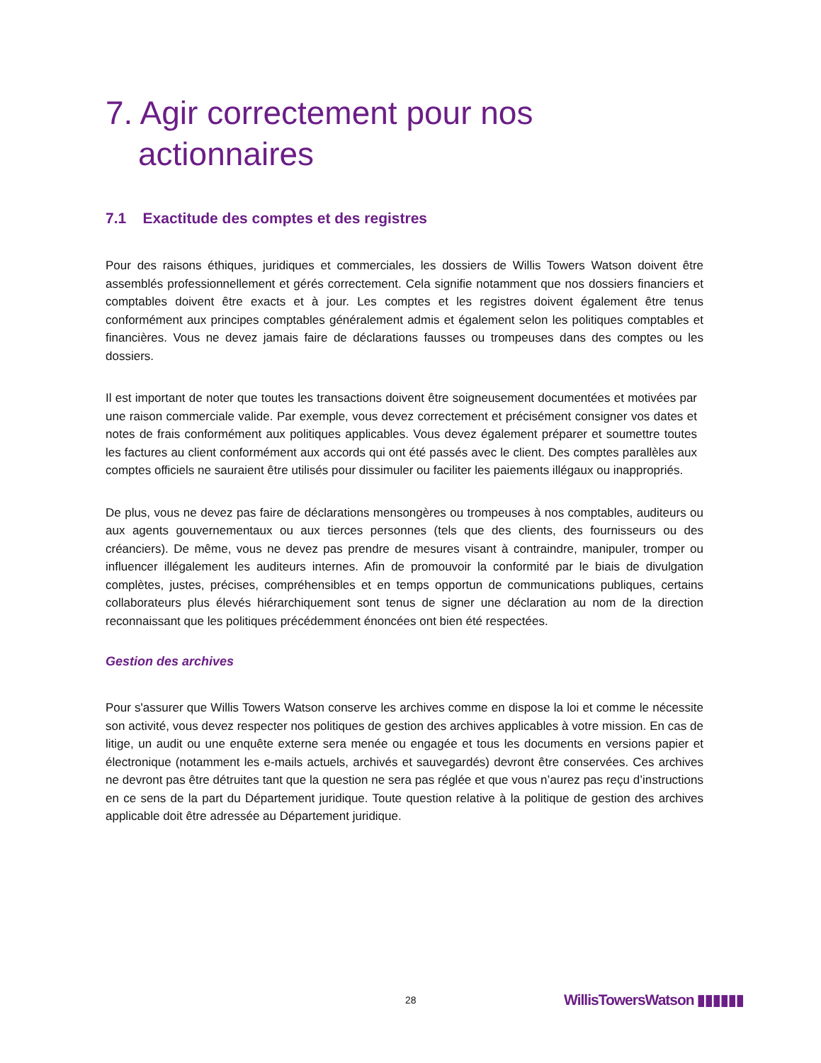7. Agir correctement pour nos actionnaires
7.1 Exactitude des comptes et des registres
Pour des raisons éthiques, juridiques et commerciales, les dossiers de Willis Towers Watson doivent être assemblés professionnellement et gérés correctement. Cela signifie notamment que nos dossiers financiers et comptables doivent être exacts et à jour. Les comptes et les registres doivent également être tenus conformément aux principes comptables généralement admis et également selon les politiques comptables et financières. Vous ne devez jamais faire de déclarations fausses ou trompeuses dans des comptes ou les dossiers.
Il est important de noter que toutes les transactions doivent être soigneusement documentées et motivées par une raison commerciale valide. Par exemple, vous devez correctement et précisément consigner vos dates et notes de frais conformément aux politiques applicables. Vous devez également préparer et soumettre toutes les factures au client conformément aux accords qui ont été passés avec le client. Des comptes parallèles aux comptes officiels ne sauraient être utilisés pour dissimuler ou faciliter les paiements illégaux ou inappropriés.
De plus, vous ne devez pas faire de déclarations mensongères ou trompeuses à nos comptables, auditeurs ou aux agents gouvernementaux ou aux tierces personnes (tels que des clients, des fournisseurs ou des créanciers). De même, vous ne devez pas prendre de mesures visant à contraindre, manipuler, tromper ou influencer illégalement les auditeurs internes. Afin de promouvoir la conformité par le biais de divulgation complètes, justes, précises, compréhensibles et en temps opportun de communications publiques, certains collaborateurs plus élevés hiérarchiquement sont tenus de signer une déclaration au nom de la direction reconnaissant que les politiques précédemment énoncées ont bien été respectées.
Gestion des archives
Pour s'assurer que Willis Towers Watson conserve les archives comme en dispose la loi et comme le nécessite son activité, vous devez respecter nos politiques de gestion des archives applicables à votre mission. En cas de litige, un audit ou une enquête externe sera menée ou engagée et tous les documents en versions papier et électronique (notamment les e-mails actuels, archivés et sauvegardés) devront être conservées. Ces archives ne devront pas être détruites tant que la question ne sera pas réglée et que vous n’aurez pas reçu d’instructions en ce sens de la part du Département juridique. Toute question relative à la politique de gestion des archives applicable doit être adressée au Département juridique.
28 WillisTowersWatson ▮▮▮▮▮▮